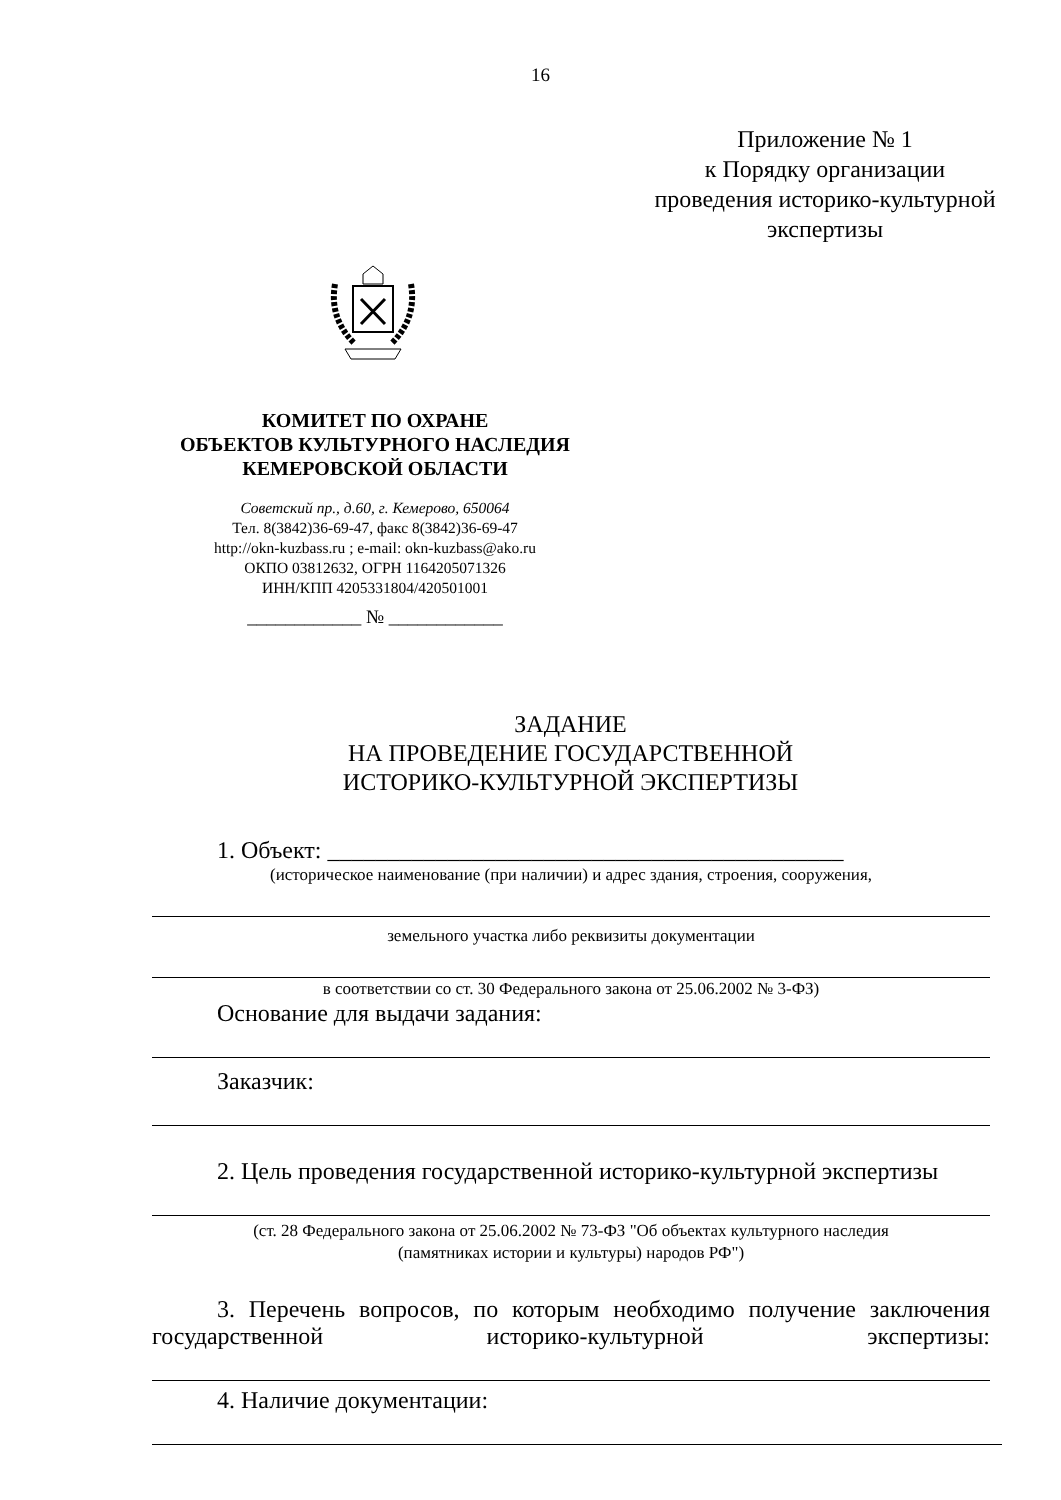16
Приложение № 1
к Порядку организации
проведения историко-культурной
экспертизы
КОМИТЕТ ПО ОХРАНЕ
ОБЪЕКТОВ КУЛЬТУРНОГО НАСЛЕДИЯ
КЕМЕРОВСКОЙ ОБЛАСТИ
Советский пр., д.60, г. Кемерово, 650064
Тел. 8(3842)36-69-47, факс 8(3842)36-69-47
http://okn-kuzbass.ru ; e-mail: okn-kuzbass@ako.ru
ОКПО 03812632, ОГРН 1164205071326
ИНН/КПП 4205331804/420501001
____________ № ____________
ЗАДАНИЕ
НА ПРОВЕДЕНИЕ ГОСУДАРСТВЕННОЙ
ИСТОРИКО-КУЛЬТУРНОЙ ЭКСПЕРТИЗЫ
1. Объект: ___________________________________________
(историческое наименование (при наличии) и адрес здания, строения, сооружения,
земельного участка либо реквизиты документации
в соответствии со ст. 30 Федерального закона от 25.06.2002 № 3-ФЗ)
Основание для выдачи задания:
Заказчик:
2. Цель проведения государственной историко-культурной экспертизы
(ст. 28 Федерального закона от 25.06.2002 № 73-ФЗ "Об объектах культурного наследия
(памятниках истории и культуры) народов РФ")
3. Перечень вопросов, по которым необходимо получение заключения
государственной историко-культурной экспертизы:
4. Наличие документации: